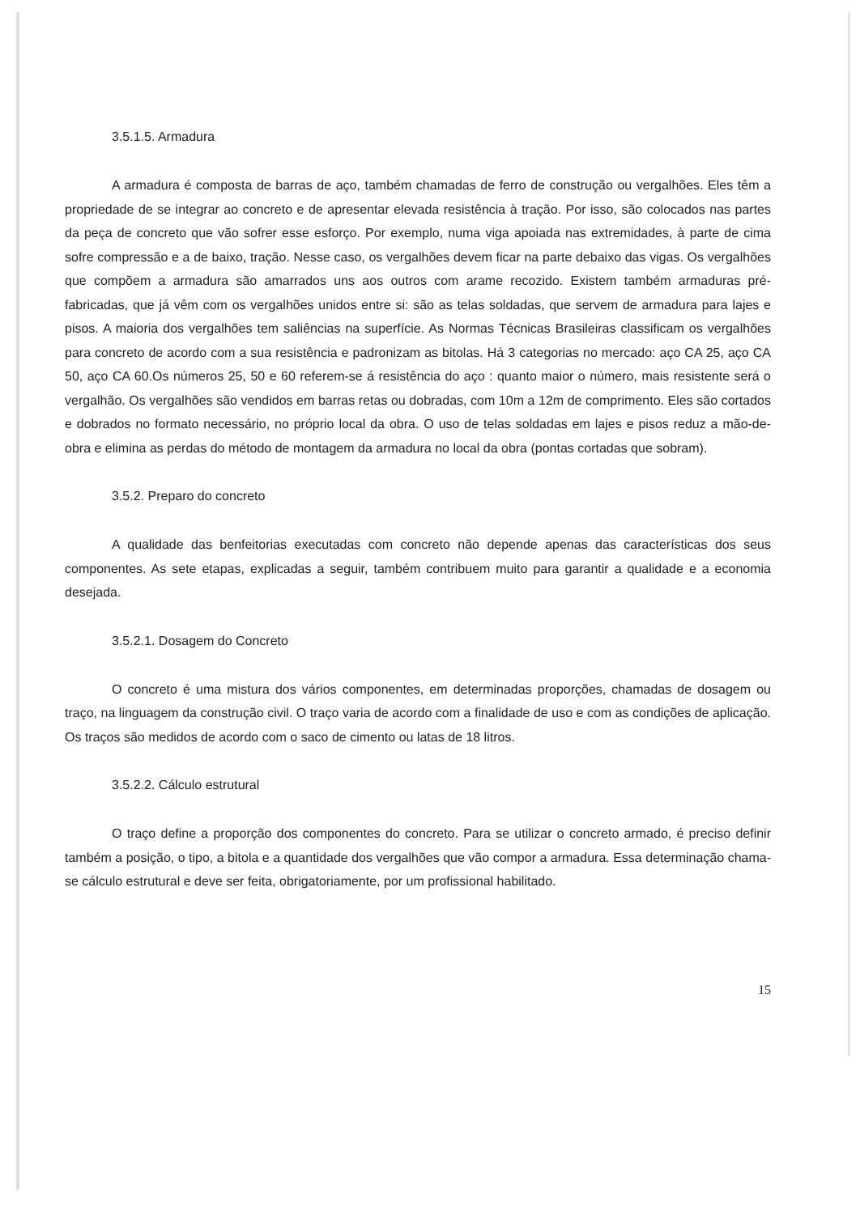3.5.1.5. Armadura
A armadura é composta de barras de aço, também chamadas de ferro de construção ou vergalhões. Eles têm a propriedade de se integrar ao concreto e de apresentar elevada resistência à tração. Por isso, são colocados nas partes da peça de concreto que vão sofrer esse esforço. Por exemplo, numa viga apoiada nas extremidades, à parte de cima sofre compressão e a de baixo, tração. Nesse caso, os vergalhões devem ficar na parte debaixo das vigas. Os vergalhões que compõem a armadura são amarrados uns aos outros com arame recozido. Existem também armaduras pré-fabricadas, que já vêm com os vergalhões unidos entre si: são as telas soldadas, que servem de armadura para lajes e pisos. A maioria dos vergalhões tem saliências na superfície. As Normas Técnicas Brasileiras classificam os vergalhões para concreto de acordo com a sua resistência e padronizam as bitolas. Há 3 categorias no mercado: aço CA 25, aço CA 50, aço CA 60.Os números 25, 50 e 60 referem-se á resistência do aço : quanto maior o número, mais resistente será o vergalhão. Os vergalhões são vendidos em barras retas ou dobradas, com 10m a 12m de comprimento. Eles são cortados e dobrados no formato necessário, no próprio local da obra. O uso de telas soldadas em lajes e pisos reduz a mão-de-obra e elimina as perdas do método de montagem da armadura no local da obra (pontas cortadas que sobram).
3.5.2. Preparo do concreto
A qualidade das benfeitorias executadas com concreto não depende apenas das características dos seus componentes. As sete etapas, explicadas a seguir, também contribuem muito para garantir a qualidade e a economia desejada.
3.5.2.1. Dosagem do Concreto
O concreto é uma mistura dos vários componentes, em determinadas proporções, chamadas de dosagem ou traço, na linguagem da construção civil. O traço varia de acordo com a finalidade de uso e com as condições de aplicação. Os traços são medidos de acordo com o saco de cimento ou latas de 18 litros.
3.5.2.2. Cálculo estrutural
O traço define a proporção dos componentes do concreto. Para se utilizar o concreto armado, é preciso definir também a posição, o tipo, a bitola e a quantidade dos vergalhões que vão compor a armadura. Essa determinação chama-se cálculo estrutural e deve ser feita, obrigatoriamente, por um profissional habilitado.
15